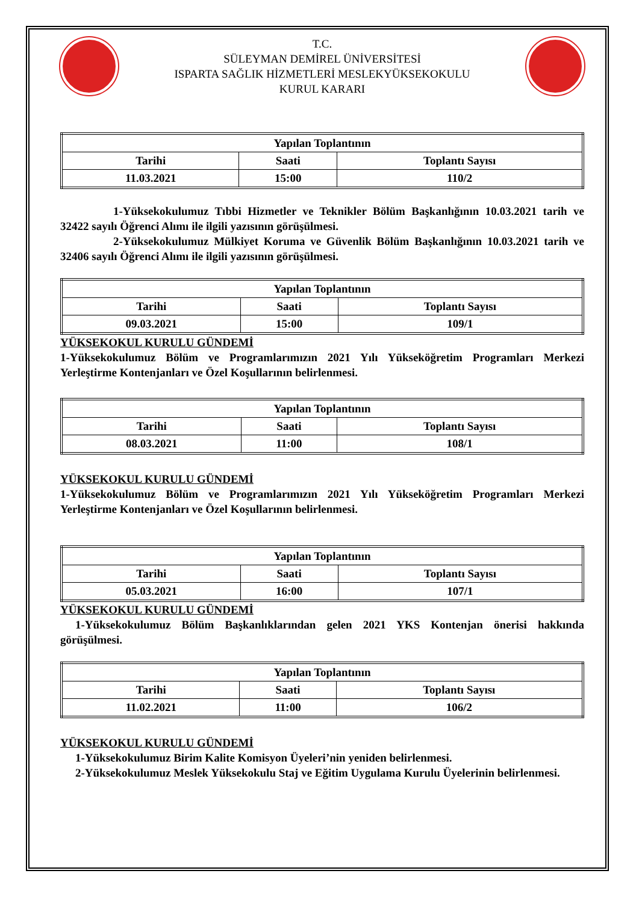T.C.
SÜLEYMAN DEMİREL ÜNİVERSİTESİ
ISPARTA SAĞLIK HİZMETLERİ MESLEKYÜKSEKOKULU
KURUL KARARI
| Yapılan Toplantının | | |
| --- | --- | --- |
| Tarihi | Saati | Toplantı Sayısı |
| 11.03.2021 | 15:00 | 110/2 |
1-Yüksekokulumuz Tıbbi Hizmetler ve Teknikler Bölüm Başkanlığının 10.03.2021 tarih ve 32422 sayılı Öğrenci Alımı ile ilgili yazısının görüşülmesi.
2-Yüksekokulumuz Mülkiyet Koruma ve Güvenlik Bölüm Başkanlığının 10.03.2021 tarih ve 32406 sayılı Öğrenci Alımı ile ilgili yazısının görüşülmesi.
| Yapılan Toplantının | | |
| --- | --- | --- |
| Tarihi | Saati | Toplantı Sayısı |
| 09.03.2021 | 15:00 | 109/1 |
YÜKSEKOKUL KURULU GÜNDEMİ
1-Yüksekokulumuz Bölüm ve Programlarımızın 2021 Yılı Yükseköğretim Programları Merkezi Yerleştirme Kontenjanları ve Özel Koşullarının belirlenmesi.
| Yapılan Toplantının | | |
| --- | --- | --- |
| Tarihi | Saati | Toplantı Sayısı |
| 08.03.2021 | 11:00 | 108/1 |
YÜKSEKOKUL KURULU GÜNDEMİ
1-Yüksekokulumuz Bölüm ve Programlarımızın 2021 Yılı Yükseköğretim Programları Merkezi Yerleştirme Kontenjanları ve Özel Koşullarının belirlenmesi.
| Yapılan Toplantının | | |
| --- | --- | --- |
| Tarihi | Saati | Toplantı Sayısı |
| 05.03.2021 | 16:00 | 107/1 |
YÜKSEKOKUL KURULU GÜNDEMİ
1-Yüksekokulumuz Bölüm Başkanlıklarından gelen 2021 YKS Kontenjan önerisi hakkında görüşülmesi.
| Yapılan Toplantının | | |
| --- | --- | --- |
| Tarihi | Saati | Toplantı Sayısı |
| 11.02.2021 | 11:00 | 106/2 |
YÜKSEKOKUL KURULU GÜNDEMİ
1-Yüksekokulumuz Birim Kalite Komisyon Üyeleri’nin yeniden belirlenmesi.
2-Yüksekokulumuz Meslek Yüksekokulu Staj ve Eğitim Uygulama Kurulu Üyelerinin belirlenmesi.